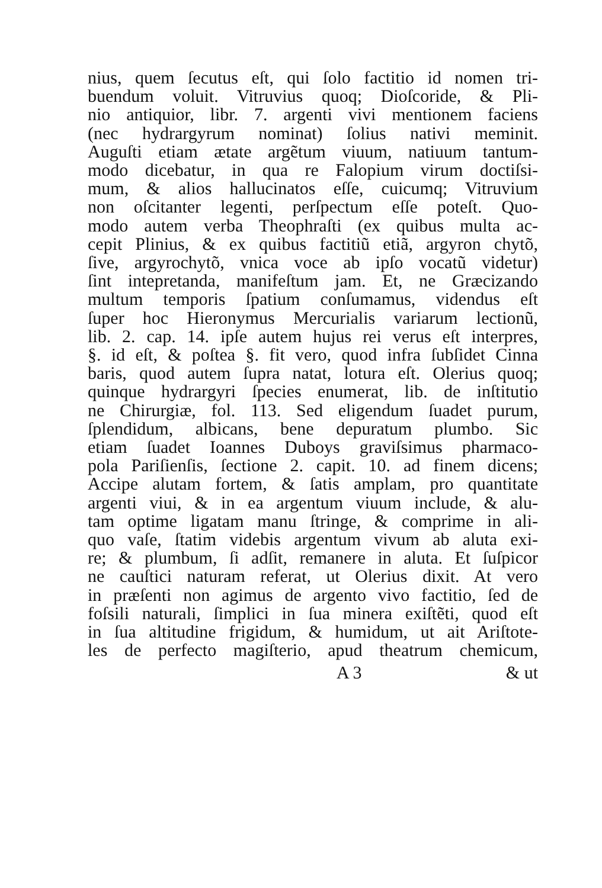nius, quem ſecutus eſt, qui ſolo factitio id nomen tri-
buendum voluit. Vitruvius quoq; Dioſcoride, & Pli-
nio antiquior, libr. 7. argenti vivi mentionem faciens
(nec hydrargyrum nominat) ſolius nativi meminit.
Auguſti etiam ætate argẽtum viuum, natiuum tantum-
modo dicebatur, in qua re Falopium virum doctiſsi-
mum, & alios hallucinatos eſſe, cuicumq; Vitruvium
non oſcitanter legenti, perſpectum eſſe poteſt. Quo-
modo autem verba Theophraſti (ex quibus multa ac-
cepit Plinius, & ex quibus factitiũ etiã, argyron chytõ,
ſive, argyrochytõ, vnica voce ab ipſo vocatũ videtur)
ſint intepretanda, manifeſtum jam. Et, ne Græcizando
multum temporis ſpatium conſumamus, videndus eſt
ſuper hoc Hieronymus Mercurialis variarum lectionũ,
lib. 2. cap. 14. ipſe autem hujus rei verus eſt interpres,
§. id eſt, & poſtea §. fit vero, quod infra ſubſidet Cinna
baris, quod autem ſupra natat, lotura eſt. Olerius quoq;
quinque hydrargyri ſpecies enumerat, lib. de inſtitutio
ne Chirurgiæ, fol. 113. Sed eligendum ſuadet purum,
ſplendidum, albicans, bene depuratum plumbo. Sic
etiam ſuadet Ioannes Duboys graviſsimus pharmaco-
pola Pariſienſis, ſectione 2. capit. 10. ad finem dicens;
Accipe alutam fortem, & ſatis amplam, pro quantitate
argenti viui, & in ea argentum viuum include, & alu-
tam optime ligatam manu ſtringe, & comprime in ali-
quo vaſe, ſtatim videbis argentum vivum ab aluta exi-
re; & plumbum, ſi adſit, remanere in aluta. Et ſuſpicor
ne cauſtici naturam referat, ut Olerius dixit. At vero
in præſenti non agimus de argento vivo factitio, ſed de
foſsili naturali, ſimplici in ſua minera exiſtẽti, quod eſt
in ſua altitudine frigidum, & humidum, ut ait Ariſtote-
les de perfecto magiſterio, apud theatrum chemicum,
A 3 & ut